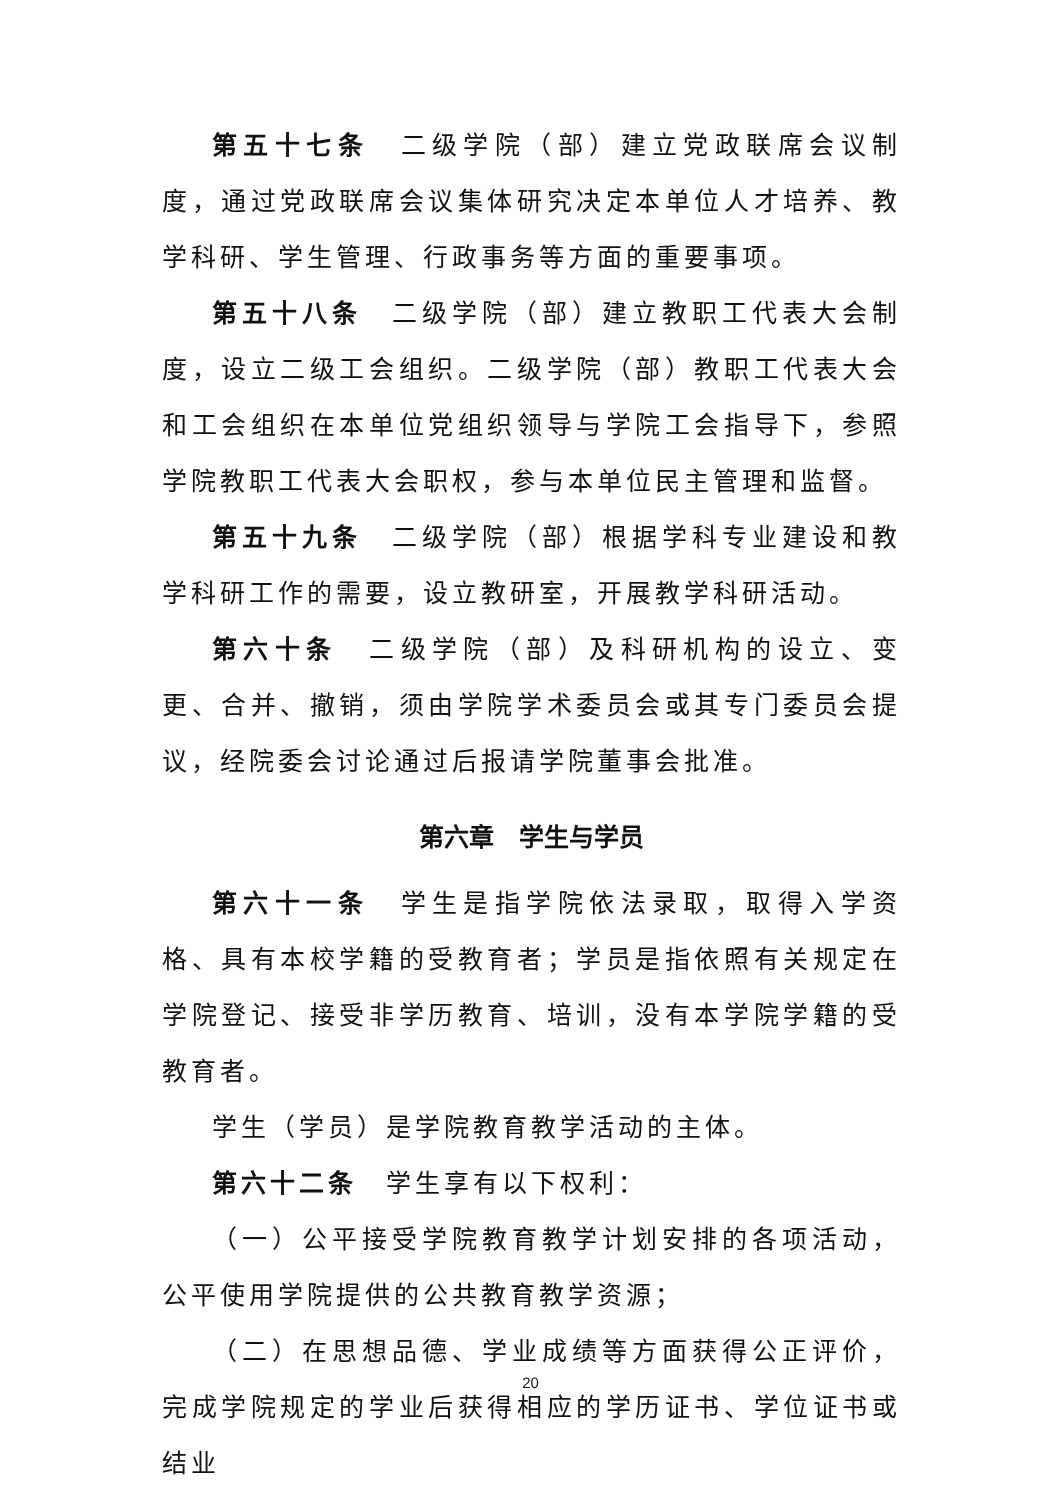第五十七条　二级学院（部）建立党政联席会议制度，通过党政联席会议集体研究决定本单位人才培养、教学科研、学生管理、行政事务等方面的重要事项。
第五十八条　二级学院（部）建立教职工代表大会制度，设立二级工会组织。二级学院（部）教职工代表大会和工会组织在本单位党组织领导与学院工会指导下，参照学院教职工代表大会职权，参与本单位民主管理和监督。
第五十九条　二级学院（部）根据学科专业建设和教学科研工作的需要，设立教研室，开展教学科研活动。
第六十条　二级学院（部）及科研机构的设立、变更、合并、撤销，须由学院学术委员会或其专门委员会提议，经院委会讨论通过后报请学院董事会批准。
第六章　学生与学员
第六十一条　学生是指学院依法录取，取得入学资格、具有本校学籍的受教育者；学员是指依照有关规定在学院登记、接受非学历教育、培训，没有本学院学籍的受教育者。
学生（学员）是学院教育教学活动的主体。
第六十二条　学生享有以下权利：
（一）公平接受学院教育教学计划安排的各项活动，公平使用学院提供的公共教育教学资源；
（二）在思想品德、学业成绩等方面获得公正评价，完成学院规定的学业后获得相应的学历证书、学位证书或结业
20